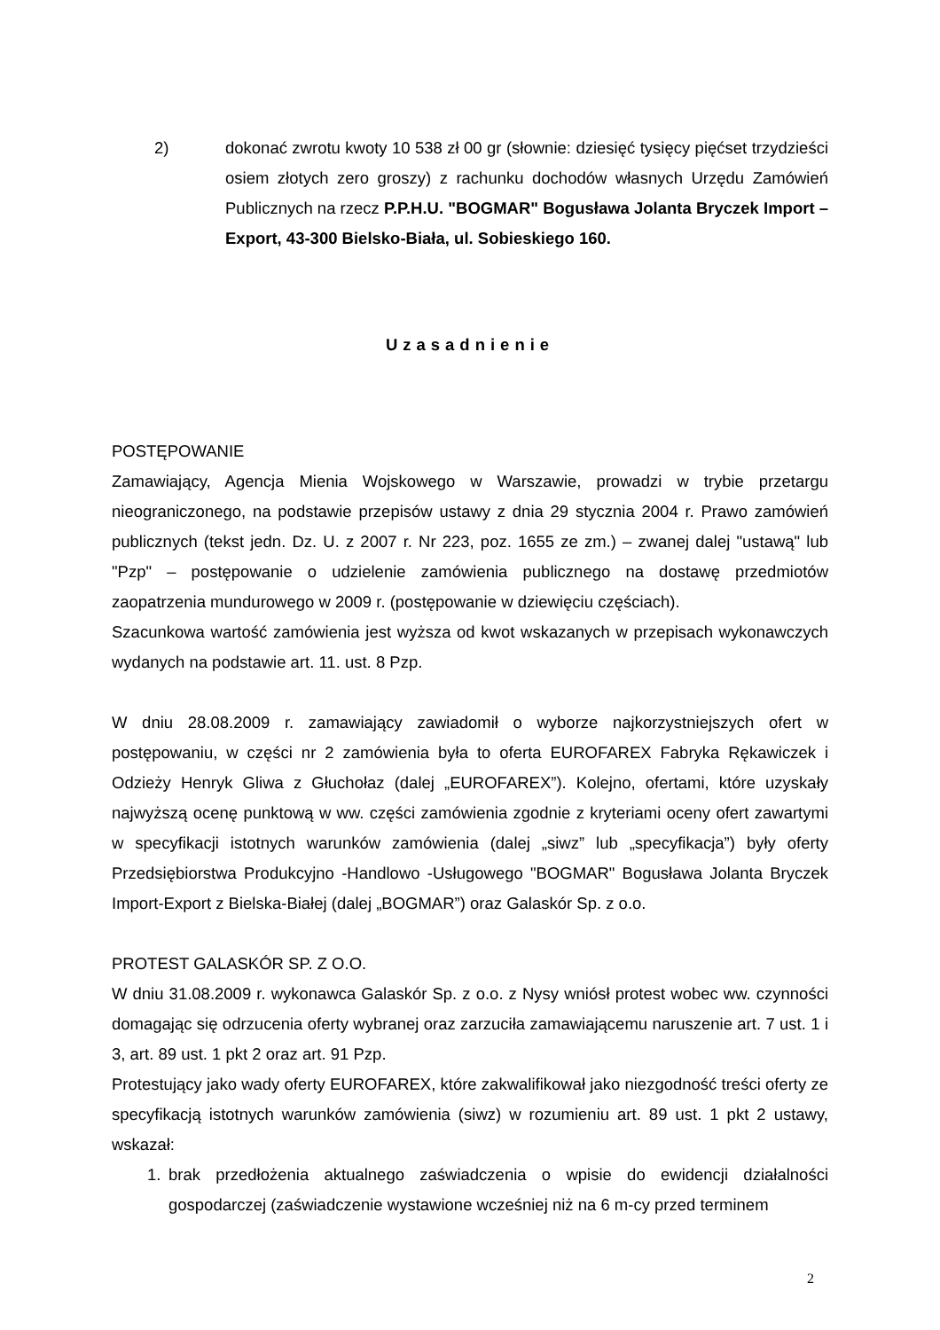2) dokonać zwrotu kwoty 10 538 zł 00 gr (słownie: dziesięć tysięcy pięćset trzydzieści osiem złotych zero groszy) z rachunku dochodów własnych Urzędu Zamówień Publicznych na rzecz P.P.H.U. "BOGMAR" Bogusława Jolanta Bryczek Import – Export, 43-300 Bielsko-Biała, ul. Sobieskiego 160.
Uzasadnienie
POSTĘPOWANIE
Zamawiający, Agencja Mienia Wojskowego w Warszawie, prowadzi w trybie przetargu nieograniczonego, na podstawie przepisów ustawy z dnia 29 stycznia 2004 r. Prawo zamówień publicznych (tekst jedn. Dz. U. z 2007 r. Nr 223, poz. 1655 ze zm.) – zwanej dalej "ustawą" lub "Pzp" – postępowanie o udzielenie zamówienia publicznego na dostawę przedmiotów zaopatrzenia mundurowego w 2009 r. (postępowanie w dziewięciu częściach).
Szacunkowa wartość zamówienia jest wyższa od kwot wskazanych w przepisach wykonawczych wydanych na podstawie art. 11. ust. 8 Pzp.
W dniu 28.08.2009 r. zamawiający zawiadomił o wyborze najkorzystniejszych ofert w postępowaniu, w części nr 2 zamówienia była to oferta EUROFAREX Fabryka Rękawiczek i Odzieży Henryk Gliwa z Głuchołaz (dalej „EUROFAREX”). Kolejno, ofertami, które uzyskały najwyższą ocenę punktową w ww. części zamówienia zgodnie z kryteriami oceny ofert zawartymi w specyfikacji istotnych warunków zamówienia (dalej „siwz” lub „specyfikacja”) były oferty Przedsiębiorstwa Produkcyjno -Handlowo -Usługowego "BOGMAR" Bogusława Jolanta Bryczek Import-Export z Bielska-Białej (dalej „BOGMAR”) oraz Galaskór Sp. z o.o.
PROTEST GALASKÓR SP. Z O.O.
W dniu 31.08.2009 r. wykonawca Galaskór Sp. z o.o. z Nysy wniósł protest wobec ww. czynności domagając się odrzucenia oferty wybranej oraz zarzuciła zamawiającemu naruszenie art. 7 ust. 1 i 3, art. 89 ust. 1 pkt 2 oraz art. 91 Pzp.
Protestujący jako wady oferty EUROFAREX, które zakwalifikował jako niezgodność treści oferty ze specyfikacją istotnych warunków zamówienia (siwz) w rozumieniu art. 89 ust. 1 pkt 2 ustawy, wskazał:
1. brak przedłożenia aktualnego zaświadczenia o wpisie do ewidencji działalności gospodarczej (zaświadczenie wystawione wcześniej niż na 6 m-cy przed terminem
2